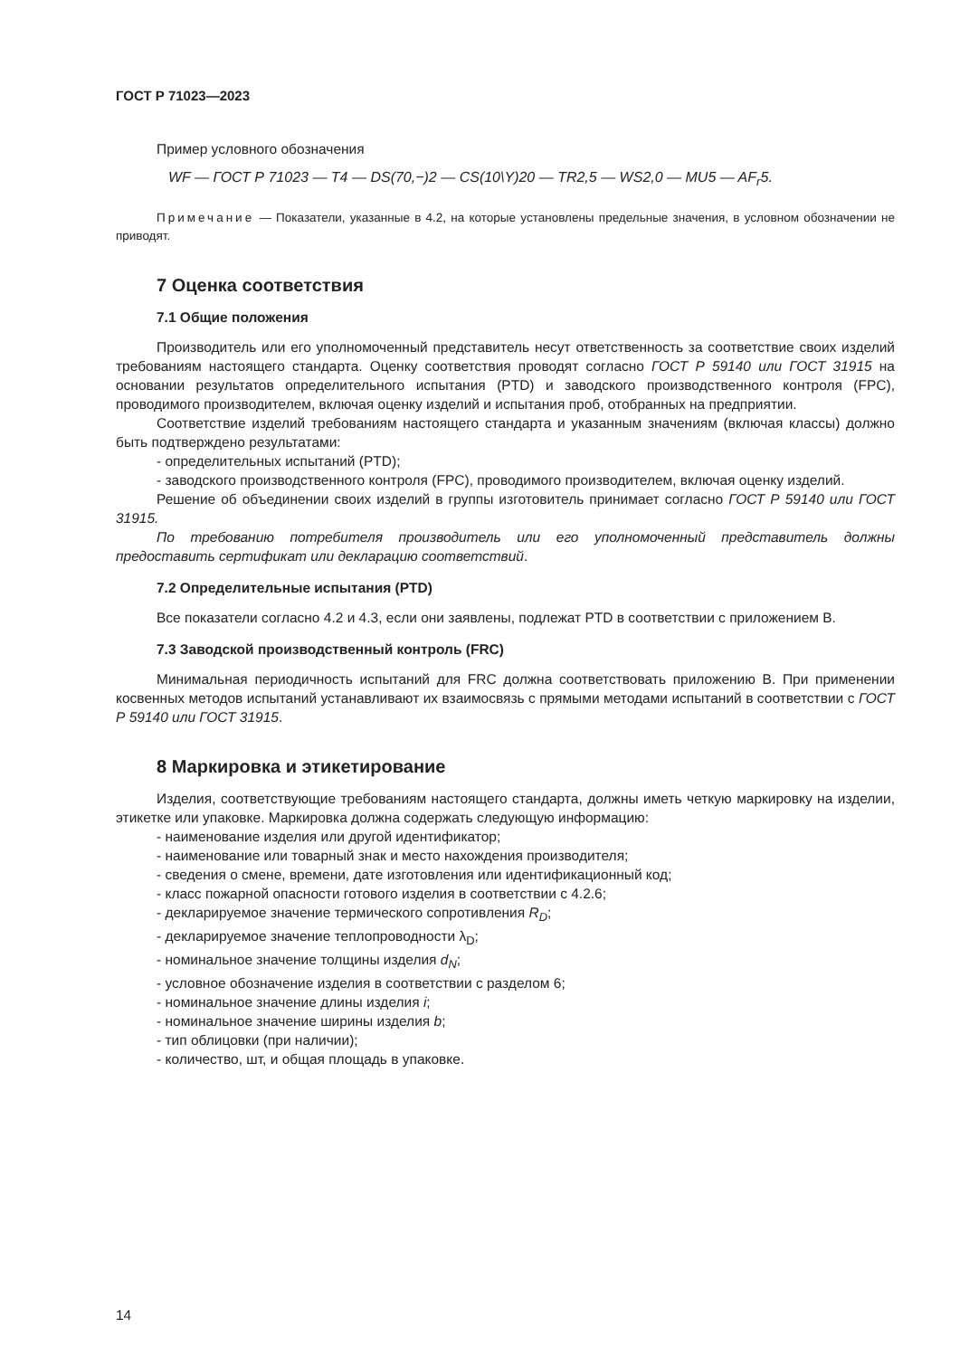ГОСТ Р 71023—2023
Пример условного обозначения
WF — ГОСТ Р 71023 — T4 — DS(70,−)2 — CS(10\Y)20 — TR2,5 — WS2,0 — MU5 — AF<sub>r</sub>5.
Примечание — Показатели, указанные в 4.2, на которые установлены предельные значения, в условном обозначении не приводят.
7 Оценка соответствия
7.1 Общие положения
Производитель или его уполномоченный представитель несут ответственность за соответствие своих изделий требованиям настоящего стандарта. Оценку соответствия проводят согласно ГОСТ Р 59140 или ГОСТ 31915 на основании результатов определительного испытания (PTD) и заводского производственного контроля (FPC), проводимого производителем, включая оценку изделий и испытания проб, отобранных на предприятии.
Соответствие изделий требованиям настоящего стандарта и указанным значениям (включая классы) должно быть подтверждено результатами:
- определительных испытаний (PTD);
- заводского производственного контроля (FPC), проводимого производителем, включая оценку изделий.
Решение об объединении своих изделий в группы изготовитель принимает согласно ГОСТ Р 59140 или ГОСТ 31915.
По требованию потребителя производитель или его уполномоченный представитель должны предоставить сертификат или декларацию соответствий.
7.2 Определительные испытания (PTD)
Все показатели согласно 4.2 и 4.3, если они заявлены, подлежат PTD в соответствии с приложением В.
7.3 Заводской производственный контроль (FRC)
Минимальная периодичность испытаний для FRC должна соответствовать приложению В. При применении косвенных методов испытаний устанавливают их взаимосвязь с прямыми методами испытаний в соответствии с ГОСТ Р 59140 или ГОСТ 31915.
8 Маркировка и этикетирование
Изделия, соответствующие требованиям настоящего стандарта, должны иметь четкую маркировку на изделии, этикетке или упаковке. Маркировка должна содержать следующую информацию:
- наименование изделия или другой идентификатор;
- наименование или товарный знак и место нахождения производителя;
- сведения о смене, времени, дате изготовления или идентификационный код;
- класс пожарной опасности готового изделия в соответствии с 4.2.6;
- декларируемое значение термического сопротивления R<sub>D</sub>;
- декларируемое значение теплопроводности λ<sub>D</sub>;
- номинальное значение толщины изделия d<sub>N</sub>;
- условное обозначение изделия в соответствии с разделом 6;
- номинальное значение длины изделия i;
- номинальное значение ширины изделия b;
- тип облицовки (при наличии);
- количество, шт, и общая площадь в упаковке.
14